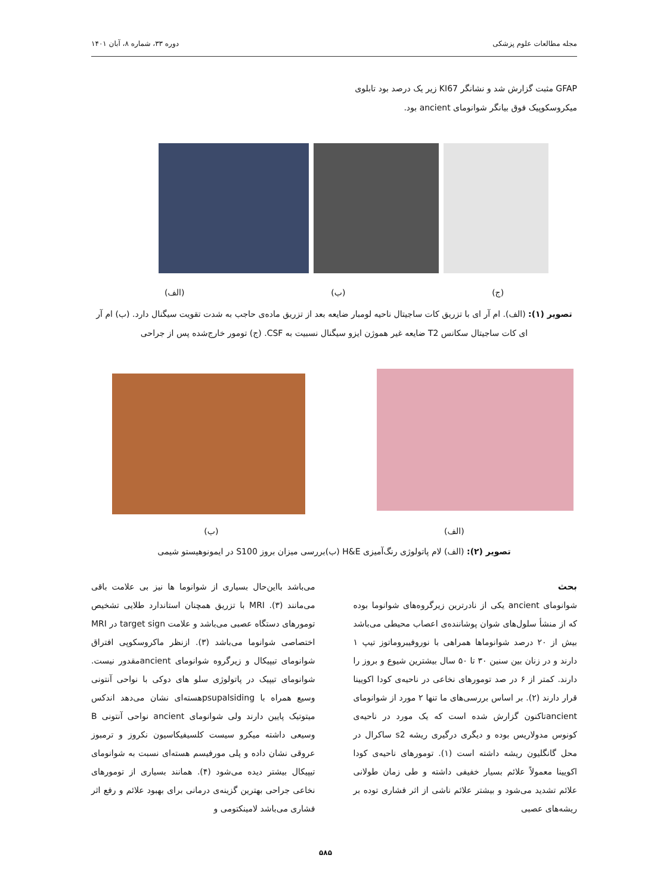مجله مطالعات علوم پزشکی دوره ۳۳، شماره ۸، آبان ۱۴۰۱
GFAP مثبت گزارش شد و نشانگر KI67 زیر یک درصد بود تابلوی
میکروسکوپیک فوق بیانگر شوانومای ancient بود.
(ج) (ب) (الف)
تصویر (۱): (الف). ام آر ای با تزریق کات ساجیتال ناحیه لومبار ضایعه بعد از تزریق ماده‌ی حاجب به شدت تقویت سیگنال دارد. (ب) ام آر ای کات ساجیتال سکانس T2 ضایعه غیر هموژن ایزو سیگنال نسبیت به CSF. (ج) تومور خارج‌شده پس از جراحی
(الف) (ب)
تصویر (۲): (الف) لام پاتولوژی رنگ‌آمیزی H&E (ب)بررسی میزان بروز S100 در ایمونوهیستو شیمی
بحث
شوانومای ancient یکی از نادرترین زیرگروه‌های شوانوما بوده که از منشأ سلول‌های شوان پوشاننده‌ی اعصاب محیطی می‌باشد بیش از ۲۰ درصد شوانوماها همراهی با نوروفیبروماتوز تیپ ۱ دارند و در زنان بین سنین ۳۰ تا ۵۰ سال بیشترین شیوع و بروز را دارند. کمتر از ۶ در صد تومورهای نخاعی در ناحیه‌ی کودا اکویینا قرار دارند (۲). بر اساس بررسی‌های ما تنها ۲ مورد از شوانومای ancientتاکنون گزارش شده است که یک مورد در ناحیه‌ی کونوس مدولاریس بوده و دیگری درگیری ریشه s2 ساکرال در محل گانگلیون ریشه داشته است (۱). تومورهای ناحیه‌ی کودا اکویینا معمولاً علائم بسیار خفیفی داشته و طی زمان طولانی علائم تشدید می‌شود و بیشتر علائم ناشی از اثر فشاری توده بر ریشه‌های عصبی
می‌باشد بااین‌حال بسیاری از شوانوما ها نیز بی علامت باقی می‌مانند (۳). MRI با تزریق همچنان استاندارد طلایی تشخیص تومورهای دستگاه عصبی می‌باشد و علامت target sign در MRI اختصاصی شوانوما می‌باشد (۳). ازنظر ماکروسکوپی افتراق شوانومای تیپیکال و زیرگروه شوانومای ancientمقدور نیست. شوانومای تیپیک در پاتولوژی سلو های دوکی با نواحی آنتونی وسیع همراه با psupalsidingهسته‌ای نشان می‌دهد اندکس میتوتیک پایین دارند ولی شوانومای ancient نواحی آنتونی B وسیعی داشته میکرو سیست کلسیفیکاسیون نکروز و ترمبوز عروقی نشان داده و پلی مورفیسم هسته‌ای نسبت به شوانومای تیپیکال بیشتر دیده می‌شود (۴). همانند بسیاری از تومورهای نخاعی جراحی بهترین گزینه‌ی درمانی برای بهبود علائم و رفع اثر فشاری می‌باشد لامینکتومی و
۵۸۵